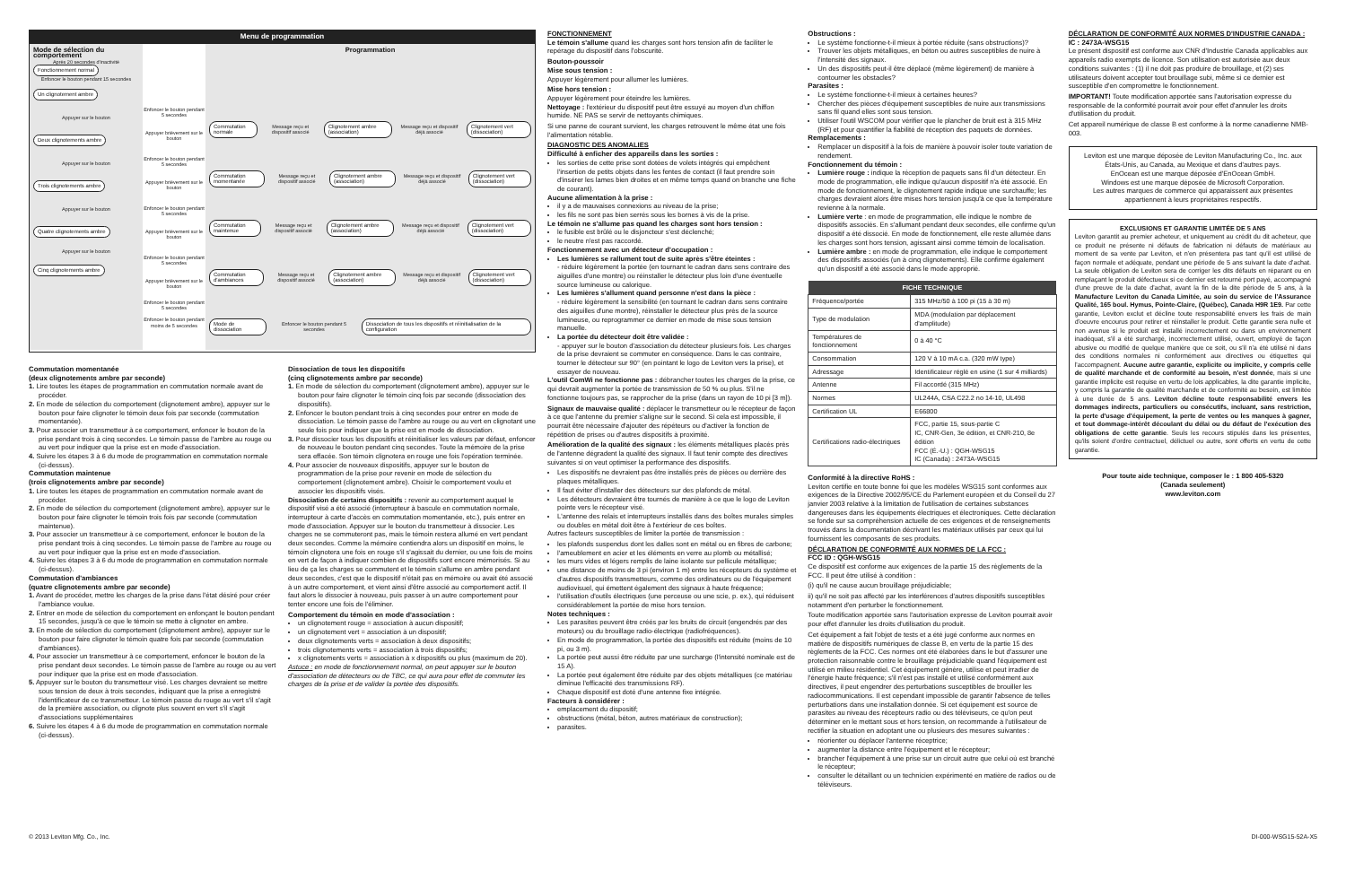Menu de programmation
Mode de sélection du comportement
Après 20 secondes d'inactivité
Fonctionnement normal
Enfoncer le bouton pendant 15 secondes
Un clignotement ambre
Appuyer sur le bouton
Deux clignotements ambre
Appuyer sur le bouton
Trois clignotements ambre
Appuyer sur le bouton
Quatre clignotements ambre
Appuyer sur le bouton
Cinq clignotements ambre
Enfoncer le bouton pendant 5 secondes
Appuyer brièvement sur le bouton
Enfoncer le bouton pendant 5 secondes
Appuyer brièvement sur le bouton
Enfoncer le bouton pendant 5 secondes
Appuyer brièvement sur le bouton
Enfoncer le bouton pendant 5 secondes
Appuyer brièvement sur le bouton
Enfoncer le bouton pendant 5 secondes
Enfoncer le bouton pendant moins de 5 secondes
Programmation
Commutation normale Message reçu et dispositif associé Clignotement ambre (association) Message reçu et dispositif déjà associé Clignotement vert (dissociation)
Commutation momentanée Message reçu et dispositif associé Clignotement ambre (association) Message reçu et dispositif déjà associé Clignotement vert (dissociation)
Commutation maintenue Message reçu et dispositif associé Clignotement ambre (association) Message reçu et dispositif déjà associé Clignotement vert (dissociation)
Commutation d'ambiances Message reçu et dispositif associé Clignotement ambre (association) Message reçu et dispositif déjà associé Clignotement vert (dissociation)
Mode de dissociation Enfoncer le bouton pendant 5 secondes Dissociation de tous les dispositifs et réinitialisation de la configuration
Commutation momentanée
(deux clignotements ambre par seconde)
1. Lire toutes les étapes de programmation en commutation normale avant de procéder.
2. En mode de sélection du comportement (clignotement ambre), appuyer sur le bouton pour faire clignoter le témoin deux fois par seconde (commutation momentanée).
3. Pour associer un transmetteur à ce comportement, enfoncer le bouton de la prise pendant trois à cinq secondes. Le témoin passe de l'ambre au rouge ou au vert pour indiquer que la prise est en mode d'association.
4. Suivre les étapes 3 à 6 du mode de programmation en commutation normale (ci-dessus).
Commutation maintenue
(trois clignotements ambre par seconde)
1. Lire toutes les étapes de programmation en commutation normale avant de procéder.
2. En mode de sélection du comportement (clignotement ambre), appuyer sur le bouton pour faire clignoter le témoin trois fois par seconde (commutation maintenue).
3. Pour associer un transmetteur à ce comportement, enfoncer le bouton de la prise pendant trois à cinq secondes. Le témoin passe de l'ambre au rouge ou au vert pour indiquer que la prise est en mode d'association.
4. Suivre les étapes 3 à 6 du mode de programmation en commutation normale (ci-dessus).
Commutation d'ambiances
(quatre clignotements ambre par seconde)
1. Avant de procéder, mettre les charges de la prise dans l'état désiré pour créer l'ambiance voulue.
2. Entrer en mode de sélection du comportement en enfonçant le bouton pendant 15 secondes, jusqu'à ce que le témoin se mette à clignoter en ambre.
3. En mode de sélection du comportement (clignotement ambre), appuyer sur le bouton pour faire clignoter le témoin quatre fois par seconde (commutation d'ambiances).
4. Pour associer un transmetteur à ce comportement, enfoncer le bouton de la prise pendant deux secondes. Le témoin passe de l'ambre au rouge ou au vert pour indiquer que la prise est en mode d'association.
5. Appuyer sur le bouton du transmetteur visé. Les charges devraient se mettre sous tension de deux à trois secondes, indiquant que la prise a enregistré l'identificateur de ce transmetteur. Le témoin passe du rouge au vert s'il s'agit de la première association, ou clignote plus souvent en vert s'il s'agit d'associations supplémentaires
6. Suivre les étapes 4 à 6 du mode de programmation en commutation normale (ci-dessus).
Dissociation de tous les dispositifs
(cinq clignotements ambre par seconde)
1. En mode de sélection du comportement (clignotement ambre), appuyer sur le bouton pour faire clignoter le témoin cinq fois par seconde (dissociation des dispositifs).
2. Enfoncer le bouton pendant trois à cinq secondes pour entrer en mode de dissociation. Le témoin passe de l'ambre au rouge ou au vert en clignotant une seule fois pour indiquer que la prise est en mode de dissociation.
3. Pour dissocier tous les dispositifs et réinitialiser les valeurs par défaut, enfoncer de nouveau le bouton pendant cinq secondes. Toute la mémoire de la prise sera effacée. Son témoin clignotera en rouge une fois l'opération terminée.
4. Pour associer de nouveaux dispositifs, appuyer sur le bouton de programmation de la prise pour revenir en mode de sélection du comportement (clignotement ambre). Choisir le comportement voulu et associer les dispositifs visés.
Dissociation de certains dispositifs : revenir au comportement auquel le dispositif visé a été associé (interrupteur à bascule en commutation normale, interrupteur à carte d'accès en commutation momentanée, etc.), puis entrer en mode d'association. Appuyer sur le bouton du transmetteur à dissocier. Les charges ne se commuteront pas, mais le témoin restera allumé en vert pendant deux secondes. Comme la mémoire contiendra alors un dispositif en moins, le témoin clignotera une fois en rouge s'il s'agissait du dernier, ou une fois de moins en vert de façon à indiquer combien de dispositifs sont encore mémorisés. Si au lieu de ça les charges se commutent et le témoin s'allume en ambre pendant deux secondes, c'est que le dispositif n'était pas en mémoire ou avait été associé à un autre comportement, et vient ainsi d'être associé au comportement actif. Il faut alors le dissocier à nouveau, puis passer à un autre comportement pour tenter encore une fois de l'éliminer.
Comportement du témoin en mode d'association :
un clignotement rouge = association à aucun dispositif;
un clignotement vert = association à un dispositif;
deux clignotements verts = association à deux dispositifs;
trois clignotements verts = association à trois dispositifs;
x clignotements verts = association à x dispositifs ou plus (maximum de 20).
Astuce : en mode de fonctionnement normal, on peut appuyer sur le bouton d'association de détecteurs ou de TBC, ce qui aura pour effet de commuter les charges de la prise et de valider la portée des dispositifs.
FONCTIONNEMENT
Le témoin s'allume quand les charges sont hors tension afin de faciliter le repérage du dispositif dans l'obscurité.
Bouton-poussoir
Mise sous tension :
Appuyer légèrement pour allumer les lumières.
Mise hors tension :
Appuyer légèrement pour éteindre les lumières.
Nettoyage : l'extérieur du dispositif peut être essuyé au moyen d'un chiffon humide. NE PAS se servir de nettoyants chimiques.
Si une panne de courant survient, les charges retrouvent le même état une fois l'alimentation rétablie.
DIAGNOSTIC DES ANOMALIES
Difficulté à enficher des appareils dans les sorties :
les sorties de cette prise sont dotées de volets intégrés qui empêchent l'insertion de petits objets dans les fentes de contact (il faut prendre soin d'insérer les lames bien droites et en même temps quand on branche une fiche de courant).
Aucune alimentation à la prise :
il y a de mauvaises connexions au niveau de la prise;
les fils ne sont pas bien serrés sous les bornes à vis de la prise.
Le témoin ne s'allume pas quand les charges sont hors tension :
le fusible est brûlé ou le disjoncteur s'est déclenché;
le neutre n'est pas raccordé.
Fonctionnement avec un détecteur d'occupation :
Les lumières se rallument tout de suite après s'être éteintes :
- réduire légèrement la portée (en tournant le cadran dans sens contraire des aiguilles d'une montre) ou réinstaller le détecteur plus loin d'une éventuelle source lumineuse ou calorique.
Les lumières s'allument quand personne n'est dans la pièce :
- réduire légèrement la sensibilité (en tournant le cadran dans sens contraire des aiguilles d'une montre), réinstaller le détecteur plus près de la source lumineuse, ou reprogrammer ce dernier en mode de mise sous tension manuelle.
La portée du détecteur doit être validée :
- appuyer sur le bouton d'association du détecteur plusieurs fois. Les charges de la prise devraient se commuter en conséquence. Dans le cas contraire, tourner le détecteur sur 90° (en pointant le logo de Leviton vers la prise), et essayer de nouveau.
L'outil ComWi ne fonctionne pas : débrancher toutes les charges de la prise, ce qui devrait augmenter la portée de transmission de 50 % ou plus. S'il ne fonctionne toujours pas, se rapprocher de la prise (dans un rayon de 10 pi [3 m]).
Signaux de mauvaise qualité : déplacer le transmetteur ou le récepteur de façon à ce que l'antenne du premier s'aligne sur le second. Si cela est impossible, il pourrait être nécessaire d'ajouter des répéteurs ou d'activer la fonction de répétition de prises ou d'autres dispositifs à proximité.
Amélioration de la qualité des signaux : les éléments métalliques placés près de l'antenne dégradent la qualité des signaux. Il faut tenir compte des directives suivantes si on veut optimiser la performance des dispositifs.
Les dispositifs ne devraient pas être installés près de pièces ou derrière des plaques métalliques.
Il faut éviter d'installer des détecteurs sur des plafonds de métal.
Les détecteurs devraient être tournés de manière à ce que le logo de Leviton pointe vers le récepteur visé.
L'antenne des relais et interrupteurs installés dans des boîtes murales simples ou doubles en métal doit être à l'extérieur de ces boîtes.
Autres facteurs susceptibles de limiter la portée de transmission :
les plafonds suspendus dont les dalles sont en métal ou en fibres de carbone;
l'ameublement en acier et les éléments en verre au plomb ou métallisé;
les murs vides et légers remplis de laine isolante sur pellicule métallique;
une distance de moins de 3 pi (environ 1 m) entre les récepteurs du système et d'autres dispositifs transmetteurs, comme des ordinateurs ou de l'équipement audiovisuel, qui émettent également des signaux à haute fréquence;
l'utilisation d'outils électriques (une perceuse ou une scie, p. ex.), qui réduisent considérablement la portée de mise hors tension.
Notes techniques :
Les parasites peuvent être créés par les bruits de circuit (engendrés par des moteurs) ou du brouillage radio-électrique (radiofréquences).
En mode de programmation, la portée des dispositifs est réduite (moins de 10 pi, ou 3 m).
La portée peut aussi être réduite par une surcharge (l'intensité nominale est de 15 A).
La portée peut également être réduite par des objets métalliques (ce matériau diminue l'efficacité des transmissions RF).
Chaque dispositif est doté d'une antenne fixe intégrée.
Facteurs à considérer :
emplacement du dispositif;
obstructions (métal, béton, autres matériaux de construction);
parasites.
Obstructions :
Le système fonctionne-t-il mieux à portée réduite (sans obstructions)?
Trouver les objets métalliques, en béton ou autres susceptibles de nuire à l'intensité des signaux.
Un des dispositifs peut-il être déplacé (même légèrement) de manière à contourner les obstacles?
Parasites :
Le système fonctionne-t-il mieux à certaines heures?
Chercher des pièces d'équipement susceptibles de nuire aux transmissions sans fil quand elles sont sous tension.
Utiliser l'outil WSCOM pour vérifier que le plancher de bruit est à 315 MHz (RF) et pour quantifier la fiabilité de réception des paquets de données.
Remplacements :
Remplacer un dispositif à la fois de manière à pouvoir isoler toute variation de rendement.
Fonctionnement du témoin :
Lumière rouge : indique la réception de paquets sans fil d'un détecteur. En mode de programmation, elle indique qu'aucun dispositif n'a été associé. En mode de fonctionnement, le clignotement rapide indique une surchauffe; les charges devraient alors être mises hors tension jusqu'à ce que la température revienne à la normale.
Lumière verte : en mode de programmation, elle indique le nombre de dispositifs associés. En s'allumant pendant deux secondes, elle confirme qu'un dispositif a été dissocié. En mode de fonctionnement, elle reste allumée dans les charges sont hors tension, agissant ainsi comme témoin de localisation.
Lumière ambre : en mode de programmation, elle indique le comportement des dispositifs associés (un à cinq clignotements). Elle confirme également qu'un dispositif a été associé dans le mode approprié.
| FICHE TECHNIQUE | |
| --- | --- |
| Fréquence/portée | 315 MHz/50 à 100 pi (15 à 30 m) |
| Type de modulation | MDA (modulation par déplacement d'amplitude) |
| Températures de fonctionnement | 0 à 40 °C |
| Consommation | 120 V à 10 mA c.a. (320 mW type) |
| Adressage | Identificateur réglé en usine (1 sur 4 milliards) |
| Antenne | Fil accordé (315 MHz) |
| Normes | UL244A, CSA C22.2 no 14-10, UL498 |
| Certification UL | E66800 |
| Certifications radio-électriques | FCC, partie 15, sous-partie C IC, CNR-Gen, 3e édition, et CNR-210, 8e édition FCC (É.-U.) : QGH-WSG15 IC (Canada) : 2473A-WSG15 |
Conformité à la directive RoHS :
Leviton certifie en toute bonne foi que les modèles WSG15 sont conformes aux exigences de la Directive 2002/95/CE du Parlement européen et du Conseil du 27 janvier 2003 relative à la limitation de l'utilisation de certaines substances dangereuses dans les équipements électriques et électroniques. Cette déclaration se fonde sur sa compréhension actuelle de ces exigences et de renseignements trouvés dans la documentation décrivant les matériaux utilisés par ceux qui lui fournissent les composants de ses produits.
DÉCLARATION DE CONFORMITÉ AUX NORMES DE LA FCC :
FCC ID : QGH-WSG15
Ce dispositif est conforme aux exigences de la partie 15 des règlements de la FCC. Il peut être utilisé à condition :
(i) qu'il ne cause aucun brouillage préjudiciable;
ii) qu'il ne soit pas affecté par les interférences d'autres dispositifs susceptibles notamment d'en perturber le fonctionnement.
Toute modification apportée sans l'autorisation expresse de Leviton pourrait avoir pour effet d'annuler les droits d'utilisation du produit.
Cet équipement a fait l'objet de tests et a été jugé conforme aux normes en matière de dispositifs numériques de classe B, en vertu de la partie 15 des règlements de la FCC. Ces normes ont été élaborées dans le but d'assurer une protection raisonnable contre le brouillage préjudiciable quand l'équipement est utilisé en milieu résidentiel. Cet équipement génère, utilise et peut irradier de l'énergie haute fréquence; s'il n'est pas installé et utilisé conformément aux directives, il peut engendrer des perturbations susceptibles de brouiller les radiocommunications. Il est cependant impossible de garantir l'absence de telles perturbations dans une installation donnée. Si cet équipement est source de parasites au niveau des récepteurs radio ou des téléviseurs, ce qu'on peut déterminer en le mettant sous et hors tension, on recommande à l'utilisateur de rectifier la situation en adoptant une ou plusieurs des mesures suivantes :
réorienter ou déplacer l'antenne réceptrice;
augmenter la distance entre l'équipement et le récepteur;
brancher l'équipement à une prise sur un circuit autre que celui où est branché le récepteur;
consulter le détaillant ou un technicien expérimenté en matière de radios ou de téléviseurs.
DÉCLARATION DE CONFORMITÉ AUX NORMES D'INDUSTRIE CANADA :
IC : 2473A-WSG15
Le présent dispositif est conforme aux CNR d'Industrie Canada applicables aux appareils radio exempts de licence. Son utilisation est autorisée aux deux conditions suivantes : (1) il ne doit pas produire de brouillage, et (2) ses utilisateurs doivent accepter tout brouillage subi, même si ce dernier est susceptible d'en compromettre le fonctionnement.
IMPORTANT! Toute modification apportée sans l'autorisation expresse du responsable de la conformité pourrait avoir pour effet d'annuler les droits d'utilisation du produit.
Cet appareil numérique de classe B est conforme à la norme canadienne NMB-003.
Leviton est une marque déposée de Leviton Manufacturing Co., Inc. aux États-Unis, au Canada, au Mexique et dans d'autres pays.
EnOcean est une marque déposée d'EnOcean GmbH.
Windows est une marque déposée de Microsoft Corporation.
Les autres marques de commerce qui apparaissent aux présentes appartiennent à leurs propriétaires respectifs.
EXCLUSIONS ET GARANTIE LIMITÉE DE 5 ANS
Leviton garantit au premier acheteur, et uniquement au crédit du dit acheteur, que ce produit ne présente ni défauts de fabrication ni défauts de matériaux au moment de sa vente par Leviton, et n'en présentera pas tant qu'il est utilisé de façon normale et adéquate, pendant une période de 5 ans suivant la date d'achat. La seule obligation de Leviton sera de corriger les dits défauts en réparant ou en remplaçant le produit défectueux si ce dernier est retourné port payé, accompagné d'une preuve de la date d'achat, avant la fin de la dite période de 5 ans, à la Manufacture Leviton du Canada Limitée, au soin du service de l'Assurance Qualité, 165 boul. Hymus, Pointe-Claire, (Québec), Canada H9R 1E9. Par cette garantie, Leviton exclut et décline toute responsabilité envers les frais de main d'oeuvre encourus pour retirer et réinstaller le produit. Cette garantie sera nulle et non avenue si le produit est installé incorrectement ou dans un environnement inadéquat, s'il a été surchargé, incorrectement utilisé, ouvert, employé de façon abusive ou modifié de quelque manière que ce soit, ou s'il n'a été utilisé ni dans des conditions normales ni conformément aux directives ou étiquettes qui l'accompagnent. Aucune autre garantie, explicite ou implicite, y compris celle de qualité marchande et de conformité au besoin, n'est donnée, mais si une garantie implicite est requise en vertu de lois applicables, la dite garantie implicite, y compris la garantie de qualité marchande et de conformité au besoin, est limitée à une durée de 5 ans. Leviton décline toute responsabilité envers les dommages indirects, particuliers ou consécutifs, incluant, sans restriction, la perte d'usage d'équipement, la perte de ventes ou les manques à gagner, et tout dommage-intérêt découlant du délai ou du défaut de l'exécution des obligations de cette garantie. Seuls les recours stipulés dans les présentes, qu'ils soient d'ordre contractuel, délictuel ou autre, sont offerts en vertu de cette garantie.
Pour toute aide technique, composer le : 1 800 405-5320
(Canada seulement)
www.leviton.com
© 2013 Leviton Mfg. Co., Inc. DI-000-WSG15-52A-X5